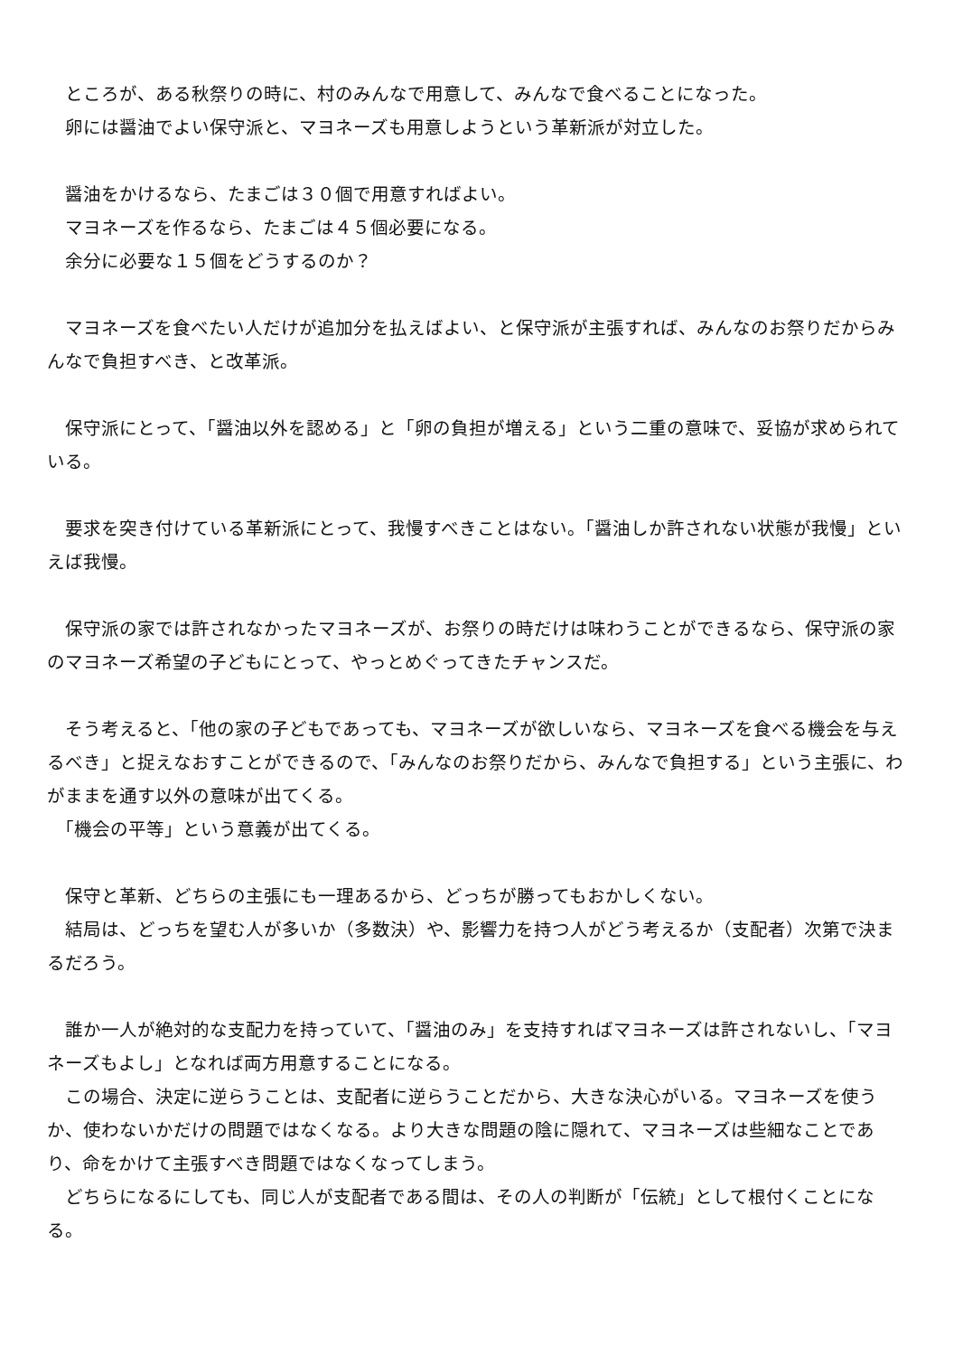ところが、ある秋祭りの時に、村のみんなで用意して、みんなで食べることになった。
　卵には醤油でよい保守派と、マヨネーズも用意しようという革新派が対立した。
　醤油をかけるなら、たまごは３０個で用意すればよい。
　マヨネーズを作るなら、たまごは４５個必要になる。
　余分に必要な１５個をどうするのか？
　マヨネーズを食べたい人だけが追加分を払えばよい、と保守派が主張すれば、みんなのお祭りだからみんなで負担すべき、と改革派。
　保守派にとって、「醤油以外を認める」と「卵の負担が増える」という二重の意味で、妥協が求められている。
　要求を突き付けている革新派にとって、我慢すべきことはない。「醤油しか許されない状態が我慢」といえば我慢。
　保守派の家では許されなかったマヨネーズが、お祭りの時だけは味わうことができるなら、保守派の家のマヨネーズ希望の子どもにとって、やっとめぐってきたチャンスだ。
　そう考えると、「他の家の子どもであっても、マヨネーズが欲しいなら、マヨネーズを食べる機会を与えるべき」と捉えなおすことができるので、「みんなのお祭りだから、みんなで負担する」という主張に、わがままを通す以外の意味が出てくる。
　「機会の平等」という意義が出てくる。
　保守と革新、どちらの主張にも一理あるから、どっちが勝ってもおかしくない。
　結局は、どっちを望む人が多いか（多数決）や、影響力を持つ人がどう考えるか（支配者）次第で決まるだろう。
　誰か一人が絶対的な支配力を持っていて、「醤油のみ」を支持すればマヨネーズは許されないし、「マヨネーズもよし」となれば両方用意することになる。
　この場合、決定に逆らうことは、支配者に逆らうことだから、大きな決心がいる。マヨネーズを使うか、使わないかだけの問題ではなくなる。より大きな問題の陰に隠れて、マヨネーズは些細なことであり、命をかけて主張すべき問題ではなくなってしまう。
　どちらになるにしても、同じ人が支配者である間は、その人の判断が「伝統」として根付くことになる。